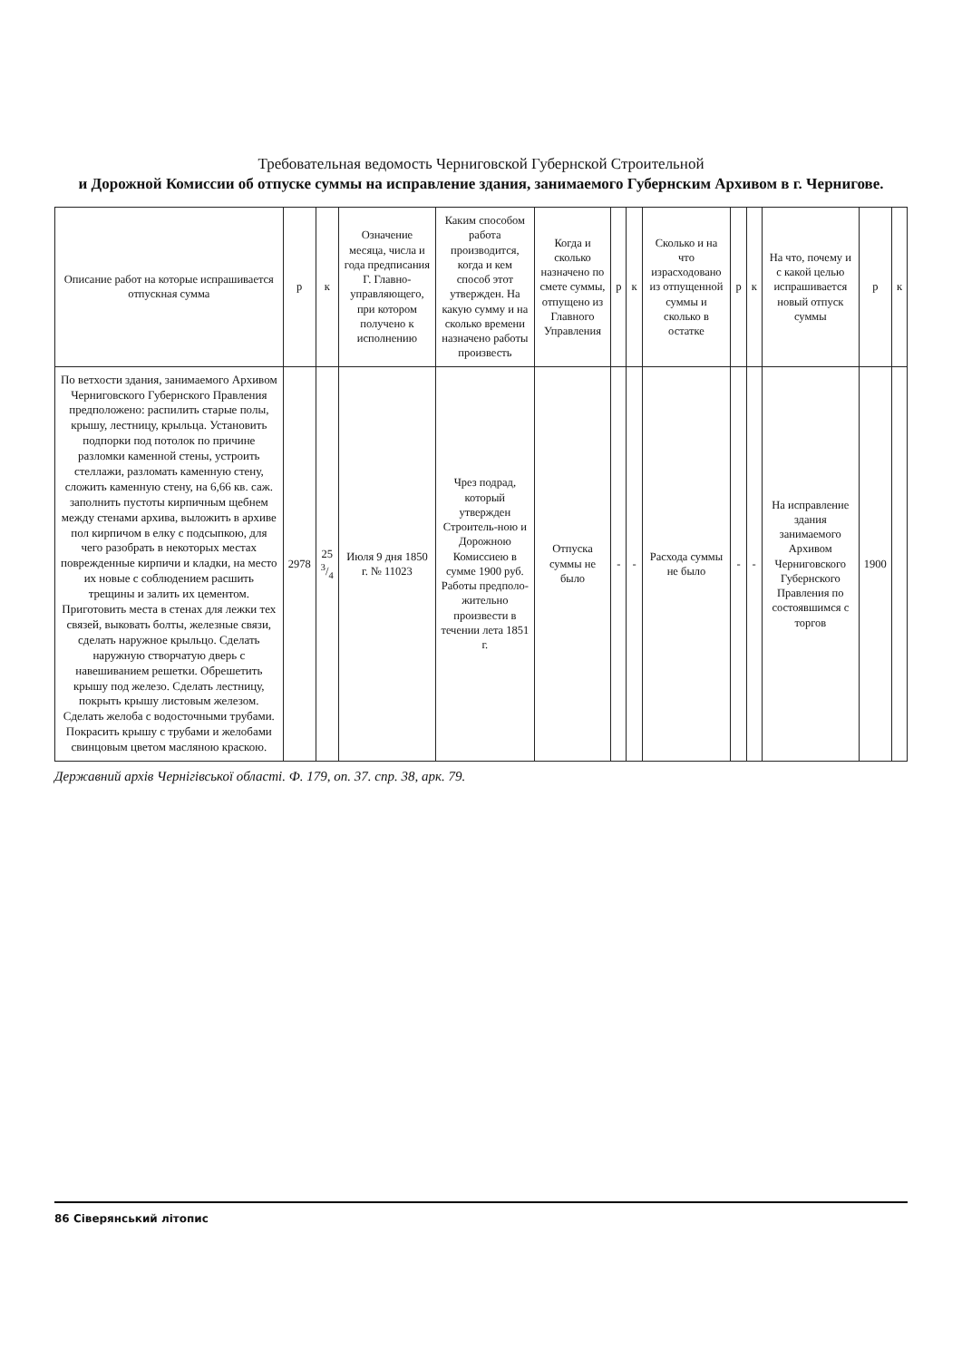Требовательная ведомость Черниговской Губернской Строительной
и Дорожной Комиссии об отпуске суммы на исправление здания, занимаемого Губернским Архивом в г. Чернигове.
| Описание работ на которые испрашивается отпускная сумма | р | к | Означение месяца, числа и года предписания Г. Главно-управляющего, при котором получено к исполнению | Каким способом работа производится, когда и кем способ этот утвержден. На какую сумму и на сколько времени назначено работы произвесть | Когда и сколько назначено по смете суммы, отпущено из Главного Управления | р | к | Сколько и на что израсходовано из отпущенной суммы и сколько в остатке | р | к | На что, почему и с какой целью испрашивается новый отпуск суммы | р | к |
| --- | --- | --- | --- | --- | --- | --- | --- | --- | --- | --- | --- | --- | --- |
| По ветхости здания, занимаемого Архивом Черниговского Губернского Правления предположено: распилить старые полы, крышу, лестницу, крыльца. Установить подпорки под потолок по причине разломки каменной стены, устроить стеллажи, разломать каменную стену, сложить каменную стену, на 6,66 кв. саж. заполнить пустоты кирпичным щебнем между стенами архива, выложить в архиве пол кирпичом в елку с подсыпкою, для чего разобрать в некоторых местах поврежденные кирпичи и кладки, на место их новые с соблюдением расшить трещины и залить их цементом. Приготовить места в стенах для лежки тех связей, выковать болты, железные связи, сделать наружное крыльцо. Сделать наружную створчатую дверь с навешиванием решетки. Обрешетить крышу под железо. Сделать лестницу, покрыть крышу листовым железом. Сделать желоба с водосточными трубами. Покрасить крышу с трубами и желобами свинцовым цветом масляною краскою. | 2978 | 25 3/4 | Июля 9 дня 1850 г. № 11023 | Чрез подрад, который утвержден Строитель-ною и Дорожною Комиссиею в сумме 1900 руб. Работы предполо-жительно произвести в течении лета 1851 г. | Отпуска суммы не было | - | - | Расхода суммы не было | - | - | На исправление здания занимаемого Архивом Черниговского Губернского Правления по состоявшимся с торгов | 1900 | |
Державний архів Чернігівської області. Ф. 179, оп. 37. спр. 38, арк. 79.
86 Сіверянський літопис